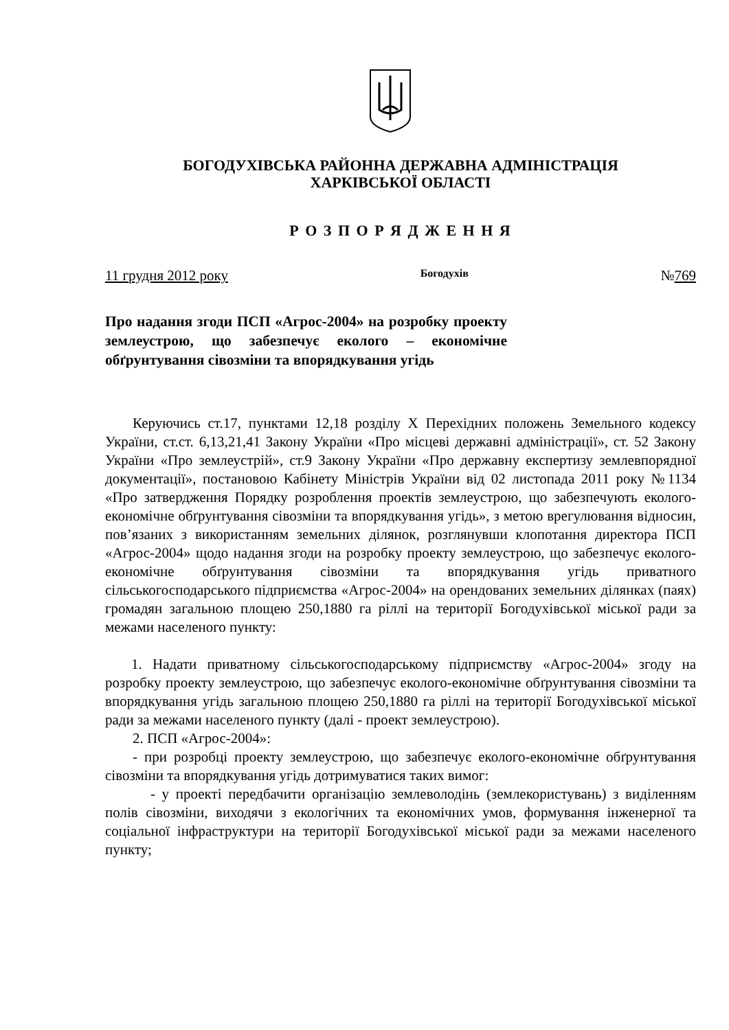БОГОДУХІВСЬКА РАЙОННА ДЕРЖАВНА АДМІНІСТРАЦІЯ
ХАРКІВСЬКОЇ ОБЛАСТІ
Р О З П О Р Я Д Ж Е Н Н Я
11 грудня 2012 року Богодухів №769
Про надання згоди ПСП «Агрос-2004» на розробку проекту землеустрою, що забезпечує еколого – економічне обґрунтування сівозміни та впорядкування угідь
Керуючись ст.17, пунктами 12,18 розділу Х Перехідних положень Земельного кодексу України, ст.ст. 6,13,21,41 Закону України «Про місцеві державні адміністрації», ст. 52 Закону України «Про землеустрій», ст.9 Закону України «Про державну експертизу землевпорядної документації», постановою Кабінету Міністрів України від 02 листопада 2011 року №1134 «Про затвердження Порядку розроблення проектів землеустрою, що забезпечують еколого-економічне обґрунтування сівозміни та впорядкування угідь», з метою врегулювання відносин, пов’язаних з використанням земельних ділянок, розглянувши клопотання директора ПСП «Агрос-2004» щодо надання згоди на розробку проекту землеустрою, що забезпечує еколого-економічне обґрунтування сівозміни та впорядкування угідь приватного сільськогосподарського підприємства «Агрос-2004» на орендованих земельних ділянках (паях) громадян загальною площею 250,1880 га ріллі на території Богодухівської міської ради за межами населеного пункту:
1. Надати приватному сільськогосподарському підприємству «Агрос-2004» згоду на розробку проекту землеустрою, що забезпечує еколого-економічне обґрунтування сівозміни та впорядкування угідь загальною площею 250,1880 га ріллі на території Богодухівської міської ради за межами населеного пункту (далі - проект землеустрою).
2. ПСП «Агрос-2004»:
- при розробці проекту землеустрою, що забезпечує еколого-економічне обґрунтування сівозміни та впорядкування угідь дотримуватися таких вимог:
- у проекті передбачити організацію землеволодінь (землекористувань) з виділенням полів сівозміни, виходячи з екологічних та економічних умов, формування інженерної та соціальної інфраструктури на території Богодухівської міської ради за межами населеного пункту;